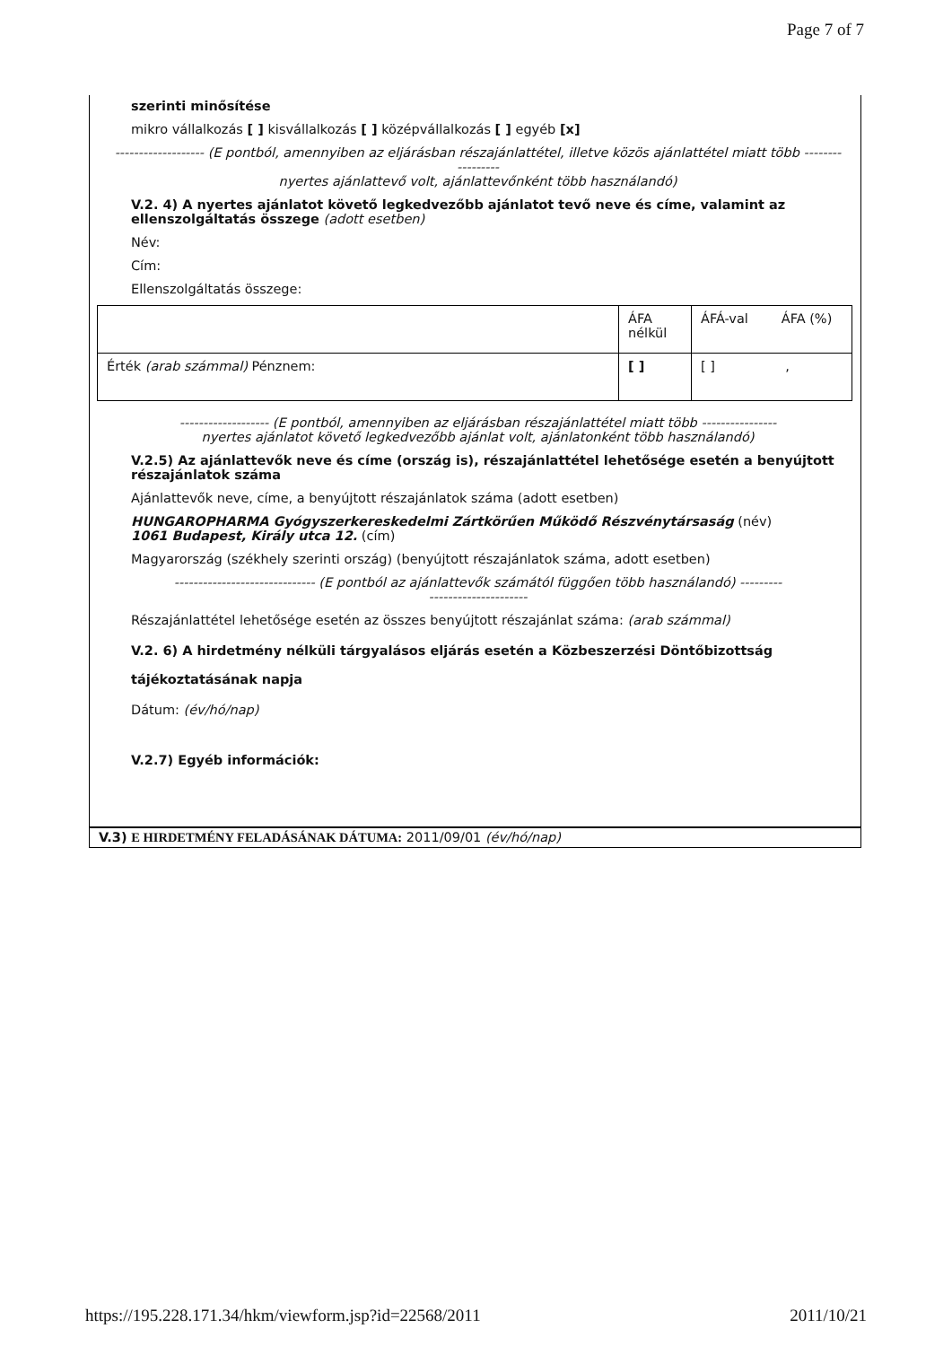Page 7 of 7
szerinti minősítése
mikro vállalkozás [ ] kisvállalkozás [ ] középvállalkozás [ ] egyéb [x]
------------------- (E pontból, amennyiben az eljárásban részajánlattétel, illetve közös ajánlattétel miatt több -----------------
nyertes ajánlattevő volt, ajánlattevőnként több használandó)
V.2. 4) A nyertes ajánlatot követő legkedvezőbb ajánlatot tevő neve és címe, valamint az ellenszolgáltatás összege (adott esetben)
Név:
Cím:
Ellenszolgáltatás összege:
| | ÁFA nélkül | ÁFÁ-val ÁFA (%) |
| Érték (arab számmal) Pénznem: | [ ] | [ ] , |
------------------- (E pontból, amennyiben az eljárásban részajánlattétel miatt több ----------------
nyertes ajánlatot követő legkedvezőbb ajánlat volt, ajánlatonként több használandó)
V.2.5) Az ajánlattevők neve és címe (ország is), részajánlattétel lehetősége esetén a benyújtott részajánlatok száma
Ajánlattevők neve, címe, a benyújtott részajánlatok száma (adott esetben)
HUNGAROPHARMA Gyógyszerkereskedelmi Zártkörűen Működő Részvénytársaság (név)
1061 Budapest, Király utca 12. (cím)
Magyarország (székhely szerinti ország) (benyújtott részajánlatok száma, adott esetben)
------------------------------ (E pontból az ajánlattevők számától függően több használandó) ---------
---------------------
Részajánlattétel lehetősége esetén az összes benyújtott részajánlat száma: (arab számmal)
V.2. 6) A hirdetmény nélküli tárgyalásos eljárás esetén a Közbeszerzési Döntőbizottság tájékoztatásának napja
Dátum: (év/hó/nap)
V.2.7) Egyéb információk:
V.3) E HIRDETMÉNY FELADÁSÁNAK DÁTUMA: 2011/09/01 (év/hó/nap)
https://195.228.171.34/hkm/viewform.jsp?id=22568/2011 2011/10/21